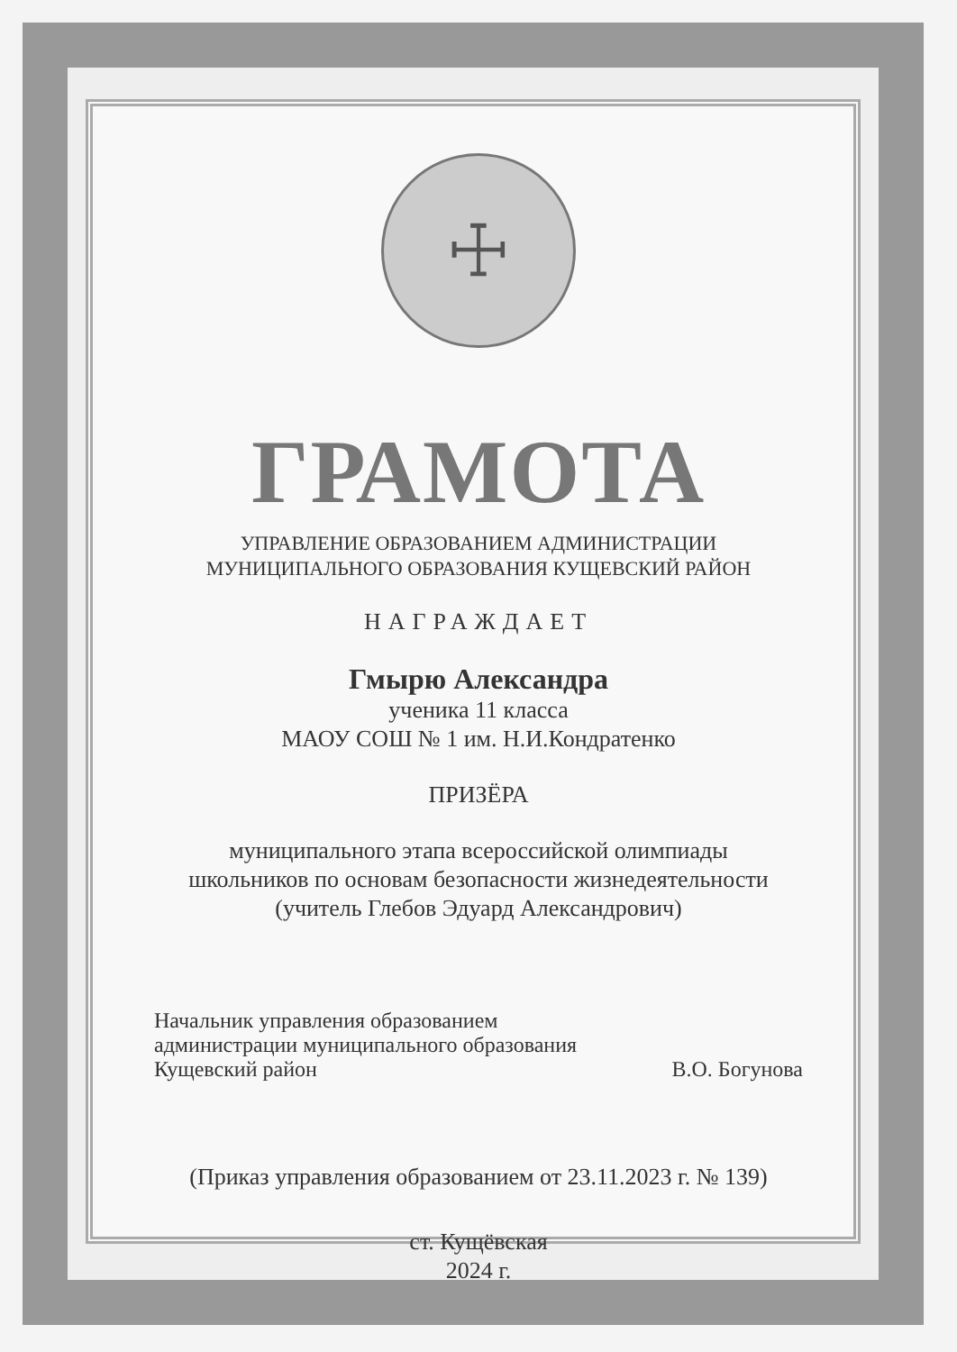☩
ГРАМОТА
УПРАВЛЕНИЕ ОБРАЗОВАНИЕМ АДМИНИСТРАЦИИ
МУНИЦИПАЛЬНОГО ОБРАЗОВАНИЯ КУЩЕВСКИЙ РАЙОН
НАГРАЖДАЕТ
Гмырю Александра
ученика 11 класса
МАОУ СОШ № 1 им. Н.И.Кондратенко
ПРИЗЁРА
муниципального этапа всероссийской олимпиады
школьников по основам безопасности жизнедеятельности
(учитель Глебов Эдуард Александрович)
Начальник управления образованием
администрации муниципального образования
Кущевский район
В.О. Богунова
(Приказ управления образованием от 23.11.2023 г. № 139)
ст. Кущёвская
2024 г.